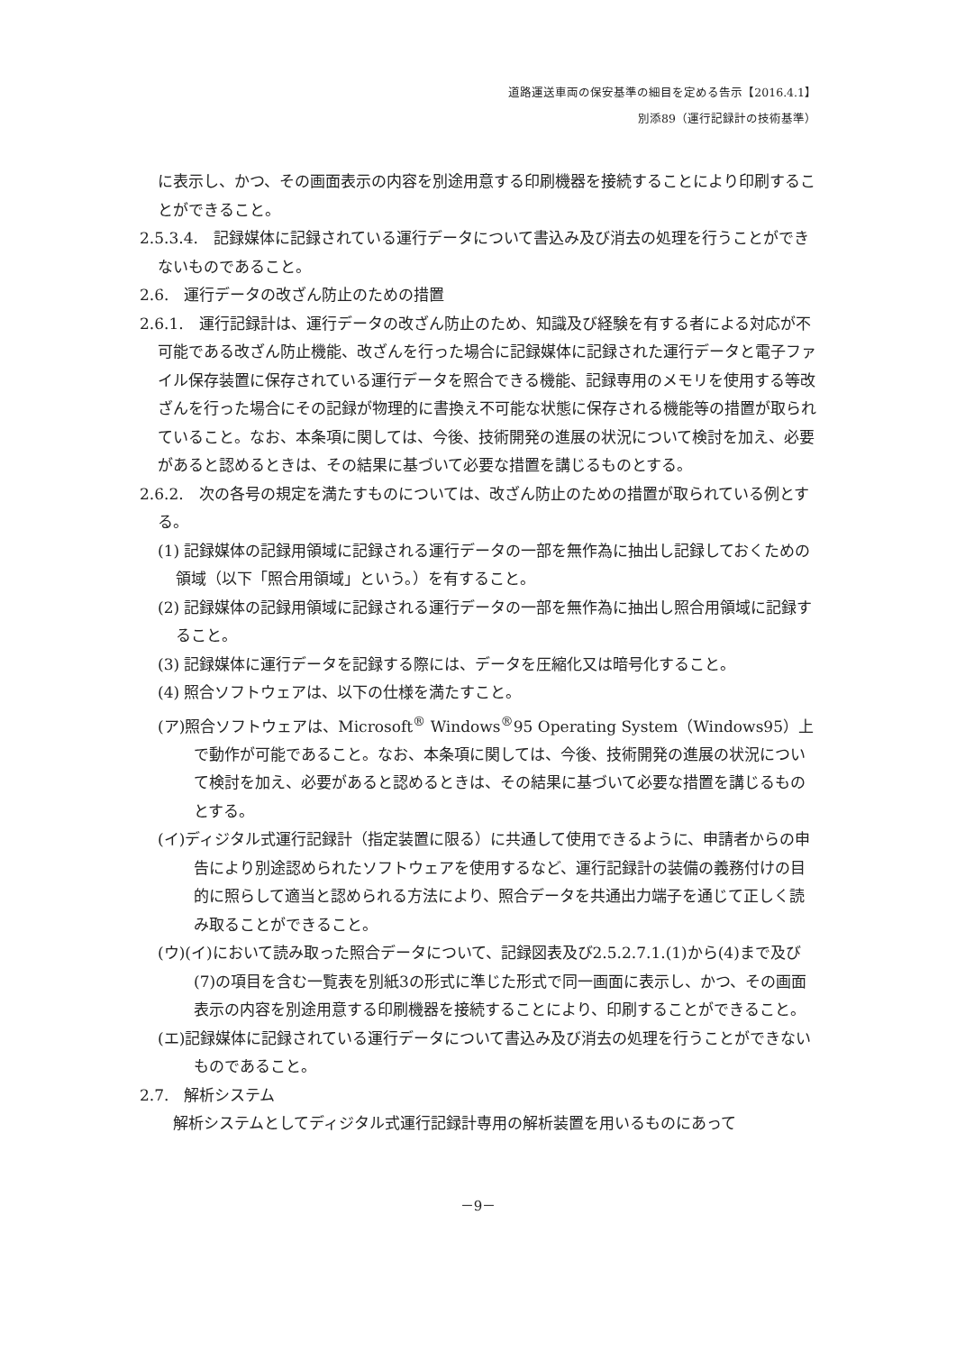道路運送車両の保安基準の細目を定める告示【2016.4.1】
別添89（運行記録計の技術基準）
に表示し、かつ、その画面表示の内容を別途用意する印刷機器を接続することにより印刷することができること。
2.5.3.4.　記録媒体に記録されている運行データについて書込み及び消去の処理を行うことができないものであること。
2.6.　運行データの改ざん防止のための措置
2.6.1.　運行記録計は、運行データの改ざん防止のため、知識及び経験を有する者による対応が不可能である改ざん防止機能、改ざんを行った場合に記録媒体に記録された運行データと電子ファイル保存装置に保存されている運行データを照合できる機能、記録専用のメモリを使用する等改ざんを行った場合にその記録が物理的に書換え不可能な状態に保存される機能等の措置が取られていること。なお、本条項に関しては、今後、技術開発の進展の状況について検討を加え、必要があると認めるときは、その結果に基づいて必要な措置を講じるものとする。
2.6.2.　次の各号の規定を満たすものについては、改ざん防止のための措置が取られている例とする。
(1) 記録媒体の記録用領域に記録される運行データの一部を無作為に抽出し記録しておくための領域（以下「照合用領域」という。）を有すること。
(2) 記録媒体の記録用領域に記録される運行データの一部を無作為に抽出し照合用領域に記録すること。
(3) 記録媒体に運行データを記録する際には、データを圧縮化又は暗号化すること。
(4) 照合ソフトウェアは、以下の仕様を満たすこと。
(ア)照合ソフトウェアは、Microsoft<sup>®</sup> Windows<sup>®</sup>95 Operating System（Windows95）上で動作が可能であること。なお、本条項に関しては、今後、技術開発の進展の状況について検討を加え、必要があると認めるときは、その結果に基づいて必要な措置を講じるものとする。
(イ)ディジタル式運行記録計（指定装置に限る）に共通して使用できるように、申請者からの申告により別途認められたソフトウェアを使用するなど、運行記録計の装備の義務付けの目的に照らして適当と認められる方法により、照合データを共通出力端子を通じて正しく読み取ることができること。
(ウ)(イ)において読み取った照合データについて、記録図表及び2.5.2.7.1.(1)から(4)まで及び(7)の項目を含む一覧表を別紙3の形式に準じた形式で同一画面に表示し、かつ、その画面表示の内容を別途用意する印刷機器を接続することにより、印刷することができること。
(エ)記録媒体に記録されている運行データについて書込み及び消去の処理を行うことができないものであること。
2.7.　解析システム
解析システムとしてディジタル式運行記録計専用の解析装置を用いるものにあって
－9－